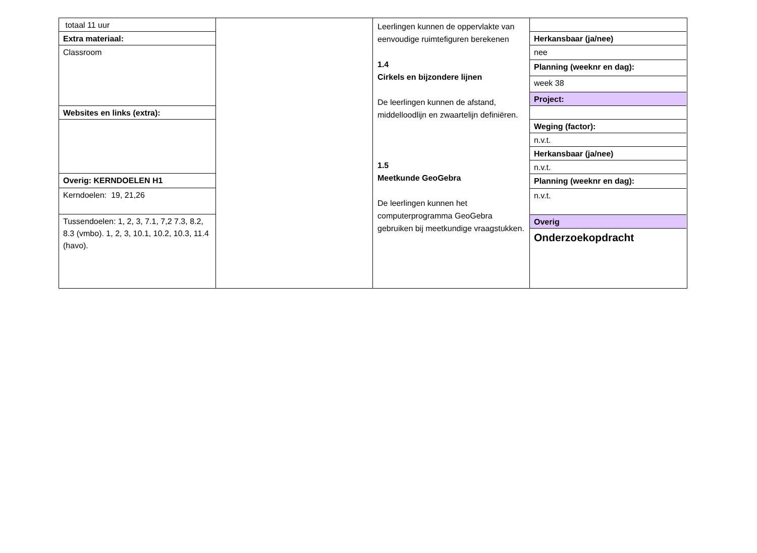totaal 11 uur
Extra materiaal:
Classroom
Websites en links (extra):
Overig: KERNDOELEN H1
Kerndoelen: 19, 21,26
Tussendoelen: 1, 2, 3, 7.1, 7,2 7.3, 8.2, 8.3 (vmbo). 1, 2, 3, 10.1, 10.2, 10.3, 11.4 (havo).
Leerlingen kunnen de oppervlakte van eenvoudige ruimtefiguren berekenen
1.4
Cirkels en bijzondere lijnen
De leerlingen kunnen de afstand, middelloodlijn en zwaartelijn definiëren.
1.5
Meetkunde GeoGebra
De leerlingen kunnen het computerprogramma GeoGebra gebruiken bij meetkundige vraagstukken.
Herkansbaar (ja/nee)
nee
Planning (weeknr en dag):
week 38
Project:
Weging (factor):
n.v.t.
Herkansbaar (ja/nee)
n.v.t.
Planning (weeknr en dag):
n.v.t.
Overig
Onderzoekopdracht